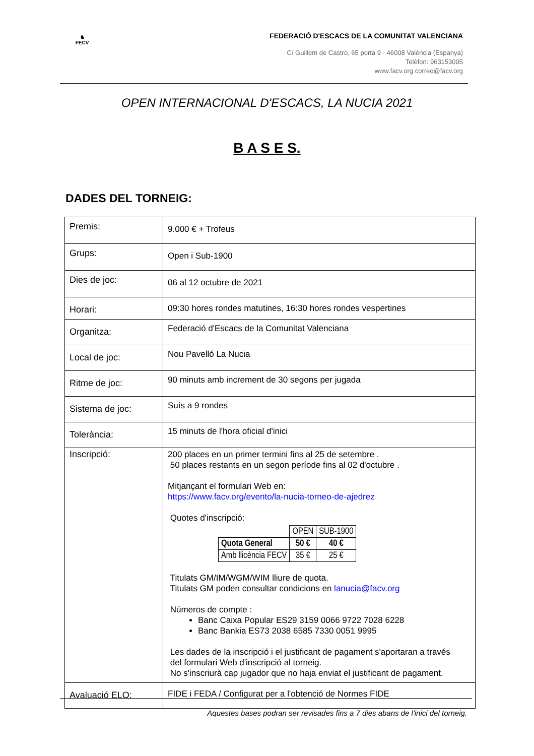♞
FECV
FEDERACIÓ D'ESCACS DE LA COMUNITAT VALENCIANA
C/ Guillem de Castro, 65 porta 9 - 46008 València (Espanya)
Telèfon: 963153005
www.facv.org correo@facv.org
OPEN INTERNACIONAL D'ESCACS, LA NUCIA 2021
B A S E S.
DADES DEL TORNEIG:
| Premis: | 9.000 € + Trofeus |
| Grups: | Open i Sub-1900 |
| Dies de joc: | 06 al 12 octubre de 2021 |
| Horari: | 09:30 hores rondes matutines, 16:30 hores rondes vespertines |
| Organitza: | Federació d'Escacs de la Comunitat Valenciana |
| Local de joc: | Nou Pavelló La Nucia |
| Ritme de joc: | 90 minuts amb increment de 30 segons per jugada |
| Sistema de joc: | Suís a 9 rondes |
| Tolerància: | 15 minuts de l'hora oficial d'inici |
| Inscripció: | 200 places en un primer termini fins al 25 de setembre . 50 places restants en un segon període fins al 02 d'octubre . Mitjançant el formulari Web en: https://www.facv.org/evento/la-nucia-torneo-de-ajedrez Quotes d'inscripció: / / OPEN / SUB-1900 / / Quota General / 50 € / 40 € / / Amb llicència FECV / 35 € / 25 € / Titulats GM/IM/WGM/WIM lliure de quota. Titulats GM poden consultar condicions en lanucia@facv.org Números de compte : Banc Caixa Popular ES29 3159 0066 9722 7028 6228 Banc Bankia ES73 2038 6585 7330 0051 9995 Les dades de la inscripció i el justificant de pagament s'aportaran a través del formulari Web d'inscripció al torneig. No s'inscriurà cap jugador que no haja enviat el justificant de pagament. |
| Avaluació ELO: | FIDE i FEDA / Configurat per a l'obtenció de Normes FIDE |
Aquestes bases podran ser revisades fins a 7 dies abans de l'inici del torneig.